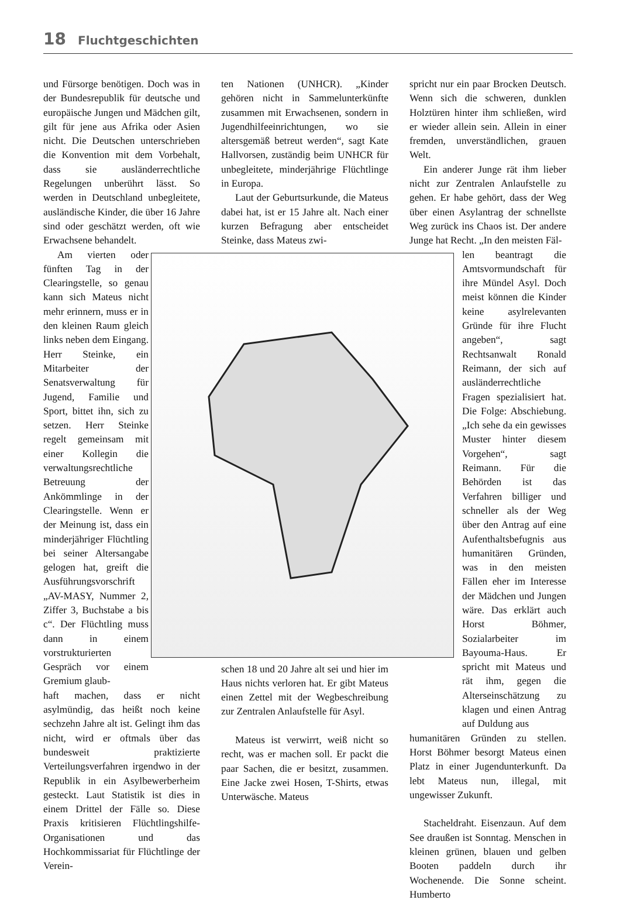18 Fluchtgeschichten
und Fürsorge benötigen. Doch was in der Bundesrepublik für deutsche und europäische Jungen und Mädchen gilt, gilt für jene aus Afrika oder Asien nicht. Die Deutschen unterschrieben die Konvention mit dem Vorbehalt, dass sie ausländerrechtliche Regelungen unberührt lässt. So werden in Deutschland unbegleitete, ausländische Kinder, die über 16 Jahre sind oder geschätzt werden, oft wie Erwachsene behandelt.
Am vierten oder fünften Tag in der Clearingstelle, so genau kann sich Mateus nicht mehr erinnern, muss er in den kleinen Raum gleich links neben dem Eingang. Herr Steinke, ein Mitarbeiter der Senatsverwaltung für Jugend, Familie und Sport, bittet ihn, sich zu setzen. Herr Steinke regelt gemeinsam mit einer Kollegin die verwaltungsrechtliche Betreuung der Ankömmlinge in der Clearingstelle. Wenn er der Meinung ist, dass ein minderjähriger Flüchtling bei seiner Altersangabe gelogen hat, greift die Ausführungsvorschrift „AV-MASY, Nummer 2, Ziffer 3, Buchstabe a bis c“. Der Flüchtling muss dann in einem vorstrukturierten Gespräch vor einem Gremium glaub-
haft machen, dass er nicht asylmündig, das heißt noch keine sechzehn Jahre alt ist. Gelingt ihm das nicht, wird er oftmals über das bundesweit praktizierte Verteilungsverfahren irgendwo in der Republik in ein Asylbewerberheim gesteckt. Laut Statistik ist dies in einem Drittel der Fälle so. Diese Praxis kritisieren Flüchtlingshilfe-Organisationen und das Hochkommissariat für Flüchtlinge der Verein-
ten Nationen (UNHCR). „Kinder gehören nicht in Sammelunterkünfte zusammen mit Erwachsenen, sondern in Jugendhilfeeinrichtungen, wo sie altersgemäß betreut werden“, sagt Kate Hallvorsen, zuständig beim UNHCR für unbegleitete, minderjährige Flüchtlinge in Europa.
Laut der Geburtsurkunde, die Mateus dabei hat, ist er 15 Jahre alt. Nach einer kurzen Befragung aber entscheidet Steinke, dass Mateus zwi-
schen 18 und 20 Jahre alt sei und hier im Haus nichts verloren hat. Er gibt Mateus einen Zettel mit der Wegbeschreibung zur Zentralen Anlaufstelle für Asyl.
Mateus ist verwirrt, weiß nicht so recht, was er machen soll. Er packt die paar Sachen, die er besitzt, zusammen. Eine Jacke zwei Hosen, T-Shirts, etwas Unterwäsche. Mateus
spricht nur ein paar Brocken Deutsch. Wenn sich die schweren, dunklen Holztüren hinter ihm schließen, wird er wieder allein sein. Allein in einer fremden, unverständlichen, grauen Welt.
Ein anderer Junge rät ihm lieber nicht zur Zentralen Anlaufstelle zu gehen. Er habe gehört, dass der Weg über einen Asylantrag der schnellste Weg zurück ins Chaos ist. Der andere Junge hat Recht. „In den meisten Fäl-
len beantragt die Amtsvormundschaft für ihre Mündel Asyl. Doch meist können die Kinder keine asylrelevanten Gründe für ihre Flucht angeben“, sagt Rechtsanwalt Ronald Reimann, der sich auf ausländerrechtliche Fragen spezialisiert hat. Die Folge: Abschiebung. „Ich sehe da ein gewisses Muster hinter diesem Vorgehen“, sagt Reimann. Für die Behörden ist das Verfahren billiger und schneller als der Weg über den Antrag auf eine Aufenthaltsbefugnis aus humanitären Gründen, was in den meisten Fällen eher im Interesse der Mädchen und Jungen wäre. Das erklärt auch Horst Böhmer, Sozialarbeiter im Bayouma-Haus. Er spricht mit Mateus und rät ihm, gegen die Alterseinschätzung zu klagen und einen Antrag auf Duldung aus
humanitären Gründen zu stellen. Horst Böhmer besorgt Mateus einen Platz in einer Jugendunterkunft. Da lebt Mateus nun, illegal, mit ungewisser Zukunft.
Stacheldraht. Eisenzaun. Auf dem See draußen ist Sonntag. Menschen in kleinen grünen, blauen und gelben Booten paddeln durch ihr Wochenende. Die Sonne scheint. Humberto